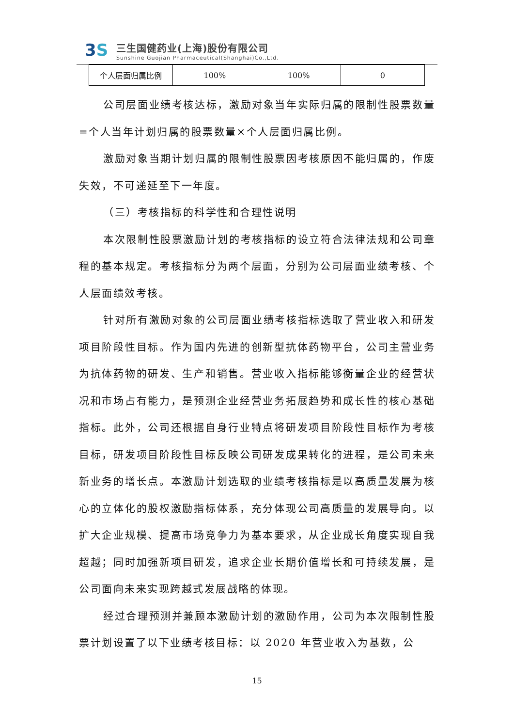3S
三生国健药业(上海)股份有限公司
Sunshine Guojian Pharmaceutical(Shanghai)Co.,Ltd.
| 个人层面归属比例 | 100% | 100% | 0 |
公司层面业绩考核达标，激励对象当年实际归属的限制性股票数量=个人当年计划归属的股票数量×个人层面归属比例。
激励对象当期计划归属的限制性股票因考核原因不能归属的，作废失效，不可递延至下一年度。
（三）考核指标的科学性和合理性说明
本次限制性股票激励计划的考核指标的设立符合法律法规和公司章程的基本规定。考核指标分为两个层面，分别为公司层面业绩考核、个人层面绩效考核。
针对所有激励对象的公司层面业绩考核指标选取了营业收入和研发项目阶段性目标。作为国内先进的创新型抗体药物平台，公司主营业务为抗体药物的研发、生产和销售。营业收入指标能够衡量企业的经营状况和市场占有能力，是预测企业经营业务拓展趋势和成长性的核心基础指标。此外，公司还根据自身行业特点将研发项目阶段性目标作为考核目标，研发项目阶段性目标反映公司研发成果转化的进程，是公司未来新业务的增长点。本激励计划选取的业绩考核指标是以高质量发展为核心的立体化的股权激励指标体系，充分体现公司高质量的发展导向。以扩大企业规模、提高市场竞争力为基本要求，从企业成长角度实现自我超越；同时加强新项目研发，追求企业长期价值增长和可持续发展，是公司面向未来实现跨越式发展战略的体现。
经过合理预测并兼顾本激励计划的激励作用，公司为本次限制性股票计划设置了以下业绩考核目标：以 2020 年营业收入为基数，公
15